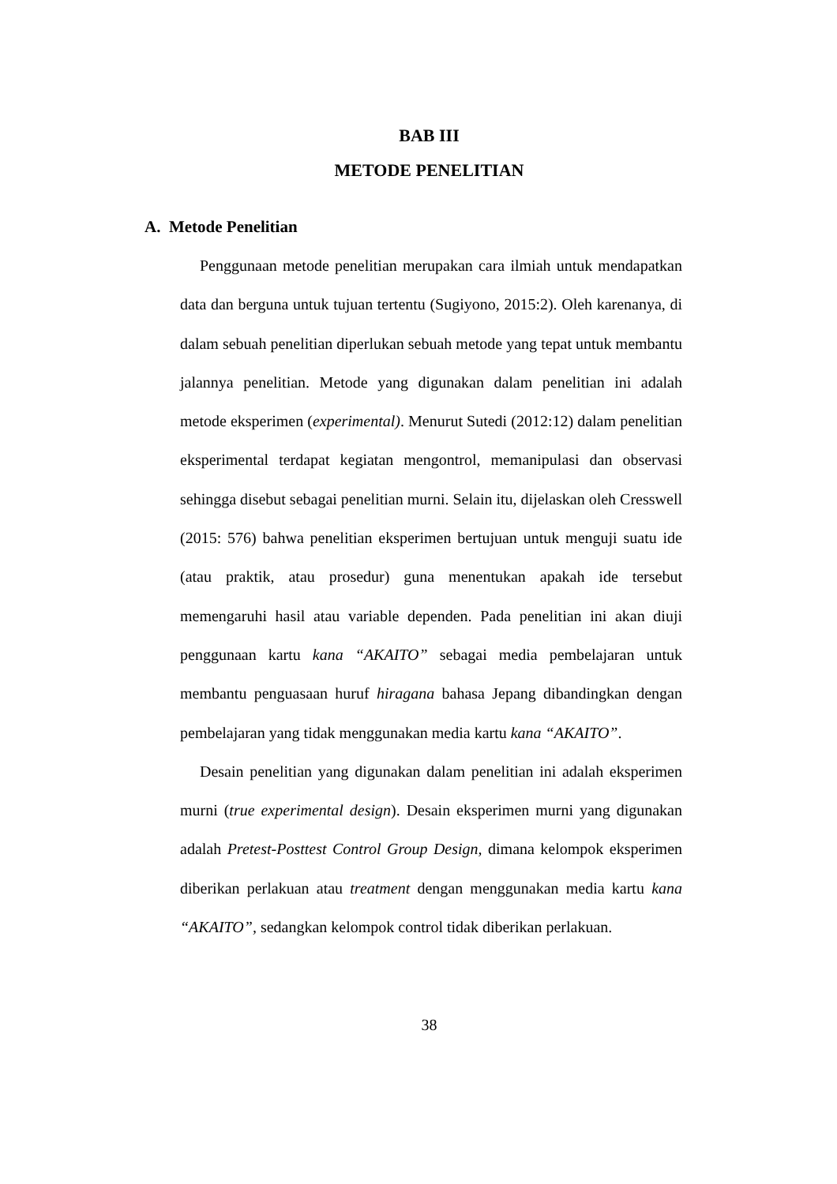BAB III
METODE PENELITIAN
A. Metode Penelitian
Penggunaan metode penelitian merupakan cara ilmiah untuk mendapatkan data dan berguna untuk tujuan tertentu (Sugiyono, 2015:2). Oleh karenanya, di dalam sebuah penelitian diperlukan sebuah metode yang tepat untuk membantu jalannya penelitian. Metode yang digunakan dalam penelitian ini adalah metode eksperimen (experimental). Menurut Sutedi (2012:12) dalam penelitian eksperimental terdapat kegiatan mengontrol, memanipulasi dan observasi sehingga disebut sebagai penelitian murni. Selain itu, dijelaskan oleh Cresswell (2015: 576) bahwa penelitian eksperimen bertujuan untuk menguji suatu ide (atau praktik, atau prosedur) guna menentukan apakah ide tersebut memengaruhi hasil atau variable dependen. Pada penelitian ini akan diuji penggunaan kartu kana “AKAITO” sebagai media pembelajaran untuk membantu penguasaan huruf hiragana bahasa Jepang dibandingkan dengan pembelajaran yang tidak menggunakan media kartu kana “AKAITO”.
Desain penelitian yang digunakan dalam penelitian ini adalah eksperimen murni (true experimental design). Desain eksperimen murni yang digunakan adalah Pretest-Posttest Control Group Design, dimana kelompok eksperimen diberikan perlakuan atau treatment dengan menggunakan media kartu kana “AKAITO”, sedangkan kelompok control tidak diberikan perlakuan.
38